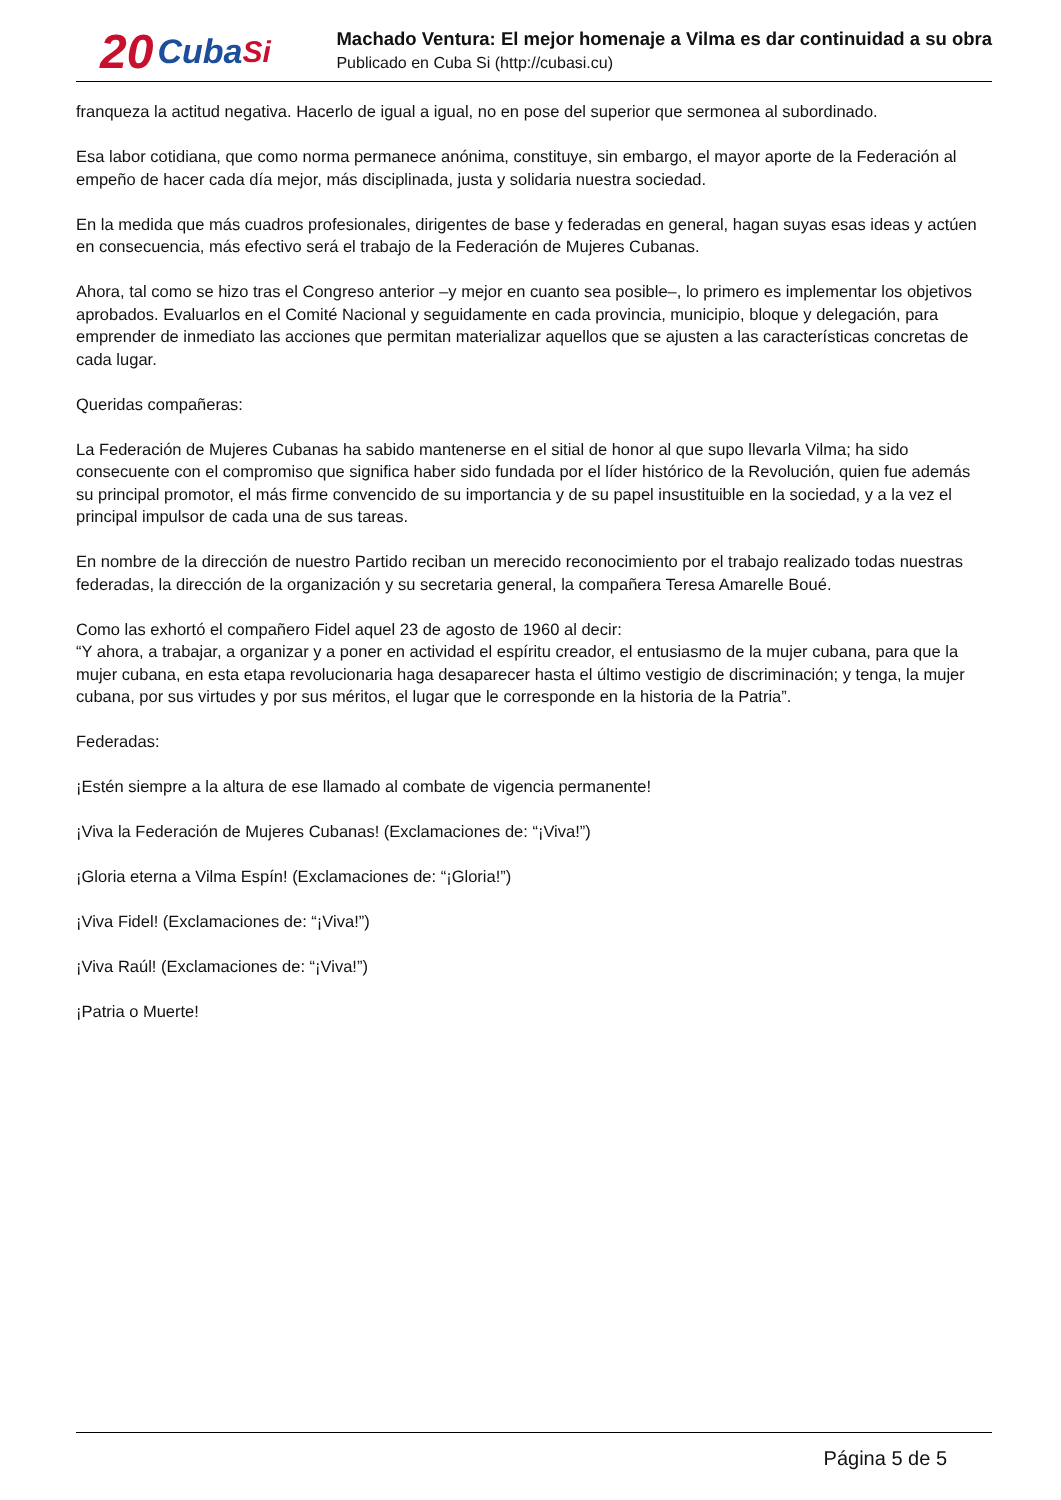20 Cuba Si
Machado Ventura: El mejor homenaje a Vilma es dar continuidad a su obra
Publicado en Cuba Si (http://cubasi.cu)
franqueza la actitud negativa. Hacerlo de igual a igual, no en pose del superior que sermonea al subordinado.
Esa labor cotidiana, que como norma permanece anónima, constituye, sin embargo, el mayor aporte de la Federación al empeño de hacer cada día mejor, más disciplinada, justa y solidaria nuestra sociedad.
En la medida que más cuadros profesionales, dirigentes de base y federadas en general, hagan suyas esas ideas y actúen en consecuencia, más efectivo será el trabajo de la Federación de Mujeres Cubanas.
Ahora, tal como se hizo tras el Congreso anterior –y mejor en cuanto sea posible–, lo primero es implementar los objetivos aprobados. Evaluarlos en el Comité Nacional y seguidamente en cada provincia, municipio, bloque y delegación, para emprender de inmediato las acciones que permitan materializar aquellos que se ajusten a las características concretas de cada lugar.
Queridas compañeras:
La Federación de Mujeres Cubanas ha sabido mantenerse en el sitial de honor al que supo llevarla Vilma; ha sido consecuente con el compromiso que significa haber sido fundada por el líder histórico de la Revolución, quien fue además su principal promotor, el más firme convencido de su importancia y de su papel insustituible en la sociedad, y a la vez el principal impulsor de cada una de sus tareas.
En nombre de la dirección de nuestro Partido reciban un merecido reconocimiento por el trabajo realizado todas nuestras federadas, la dirección de la organización y su secretaria general, la compañera Teresa Amarelle Boué.
Como las exhortó el compañero Fidel aquel 23 de agosto de 1960 al decir:
“Y ahora, a trabajar, a organizar y a poner en actividad el espíritu creador, el entusiasmo de la mujer cubana, para que la mujer cubana, en esta etapa revolucionaria haga desaparecer hasta el último vestigio de discriminación; y tenga, la mujer cubana, por sus virtudes y por sus méritos, el lugar que le corresponde en la historia de la Patria”.
Federadas:
¡Estén siempre a la altura de ese llamado al combate de vigencia permanente!
¡Viva la Federación de Mujeres Cubanas! (Exclamaciones de: “¡Viva!”)
¡Gloria eterna a Vilma Espín! (Exclamaciones de: “¡Gloria!”)
¡Viva Fidel! (Exclamaciones de: “¡Viva!”)
¡Viva Raúl! (Exclamaciones de: “¡Viva!”)
¡Patria o Muerte!
Página 5 de 5